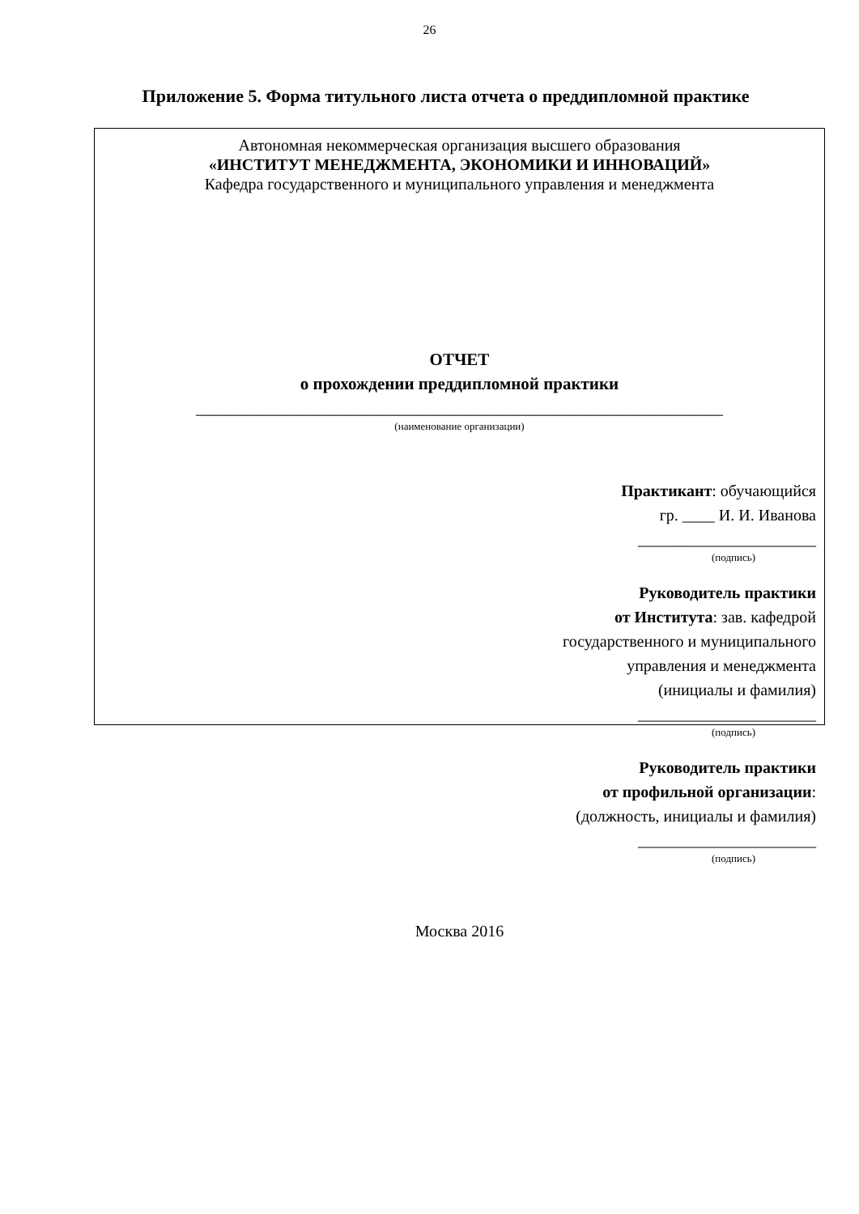26
Приложение 5. Форма титульного листа отчета о преддипломной практике
Автономная некоммерческая организация высшего образования
«ИНСТИТУТ МЕНЕДЖМЕНТА, ЭКОНОМИКИ И ИННОВАЦИЙ»
Кафедра государственного и муниципального управления и менеджмента
ОТЧЕТ
о прохождении преддипломной практики
______________________________________________________________
(наименование организации)
Практикант: обучающийся
гр. ____ И. И. Иванова
______________________
(подпись)
Руководитель практики
от Института: зав. кафедрой
государственного и муниципального
управления и менеджмента
(инициалы и фамилия)
______________________
(подпись)
Руководитель практики
от профильной организации:
(должность, инициалы и фамилия)
______________________
(подпись)
Москва 2016